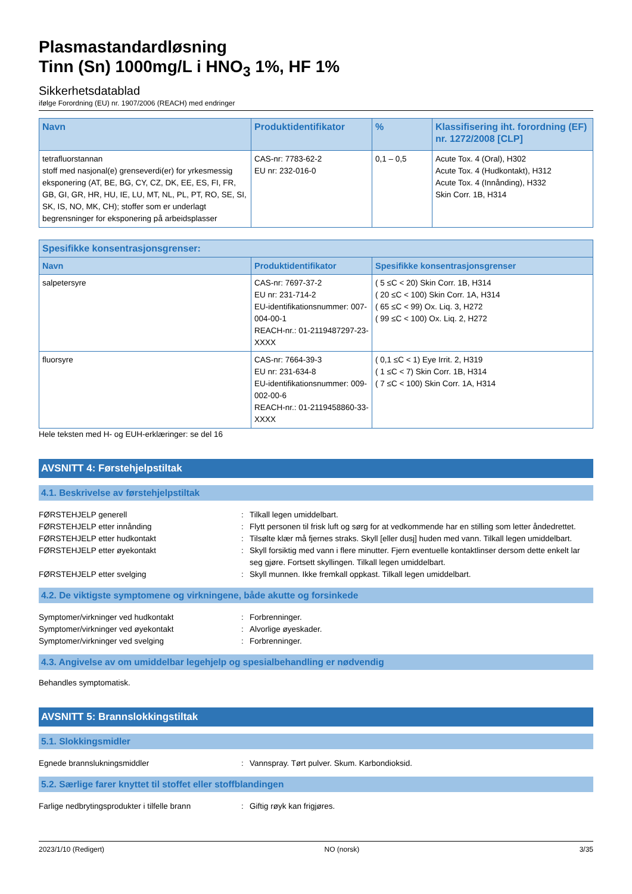Plasmastandardløsning
Tinn (Sn) 1000mg/L i HNO<sub>3</sub> 1%, HF 1%
Sikkerhetsdatablad
ifølge Forordning (EU) nr. 1907/2006 (REACH) med endringer
| Navn | Produktidentifikator | % | Klassifisering iht. forordning (EF) nr. 1272/2008 [CLP] |
| --- | --- | --- | --- |
| tetrafluorstannan stoff med nasjonal(e) grenseverdi(er) for yrkesmessig eksponering (AT, BE, BG, CY, CZ, DK, EE, ES, FI, FR, GB, GI, GR, HR, HU, IE, LU, MT, NL, PL, PT, RO, SE, SI, SK, IS, NO, MK, CH); stoffer som er underlagt begrensninger for eksponering på arbeidsplasser | CAS-nr: 7783-62-2 EU nr: 232-016-0 | 0,1 – 0,5 | Acute Tox. 4 (Oral), H302 Acute Tox. 4 (Hudkontakt), H312 Acute Tox. 4 (Innånding), H332 Skin Corr. 1B, H314 |
| Spesifikke konsentrasjonsgrenser: | | |
| --- | --- | --- |
| Navn | Produktidentifikator | Spesifikke konsentrasjonsgrenser |
| salpetersyre | CAS-nr: 7697-37-2 EU nr: 231-714-2 EU-identifikationsnummer: 007-004-00-1 REACH-nr.: 01-2119487297-23-XXXX | ( 5 ≤C < 20) Skin Corr. 1B, H314 ( 20 ≤C < 100) Skin Corr. 1A, H314 ( 65 ≤C < 99) Ox. Liq. 3, H272 ( 99 ≤C < 100) Ox. Liq. 2, H272 |
| fluorsyre | CAS-nr: 7664-39-3 EU nr: 231-634-8 EU-identifikationsnummer: 009-002-00-6 REACH-nr.: 01-2119458860-33-XXXX | ( 0,1 ≤C < 1) Eye Irrit. 2, H319 ( 1 ≤C < 7) Skin Corr. 1B, H314 ( 7 ≤C < 100) Skin Corr. 1A, H314 |
Hele teksten med H- og EUH-erklæringer: se del 16
AVSNITT 4: Førstehjelpstiltak
4.1. Beskrivelse av førstehjelpstiltak
FØRSTEHJELP generell : Tilkall legen umiddelbart.
FØRSTEHJELP etter innånding : Flytt personen til frisk luft og sørg for at vedkommende har en stilling som letter åndedrettet.
FØRSTEHJELP etter hudkontakt : Tilsølte klær må fjernes straks. Skyll [eller dusj] huden med vann. Tilkall legen umiddelbart.
FØRSTEHJELP etter øyekontakt : Skyll forsiktig med vann i flere minutter. Fjern eventuelle kontaktlinser dersom dette enkelt lar seg gjøre. Fortsett skyllingen. Tilkall legen umiddelbart.
FØRSTEHJELP etter svelging : Skyll munnen. Ikke fremkall oppkast. Tilkall legen umiddelbart.
4.2. De viktigste symptomene og virkningene, både akutte og forsinkede
Symptomer/virkninger ved hudkontakt : Forbrenninger.
Symptomer/virkninger ved øyekontakt : Alvorlige øyeskader.
Symptomer/virkninger ved svelging : Forbrenninger.
4.3. Angivelse av om umiddelbar legehjelp og spesialbehandling er nødvendig
Behandles symptomatisk.
AVSNITT 5: Brannslokkingstiltak
5.1. Slokkingsmidler
Egnede brannslukningsmiddler : Vannspray. Tørt pulver. Skum. Karbondioksid.
5.2. Særlige farer knyttet til stoffet eller stoffblandingen
Farlige nedbrytingsprodukter i tilfelle brann
: Giftig røyk kan frigjøres.
2023/1/10 (Redigert) NO (norsk) 3/35